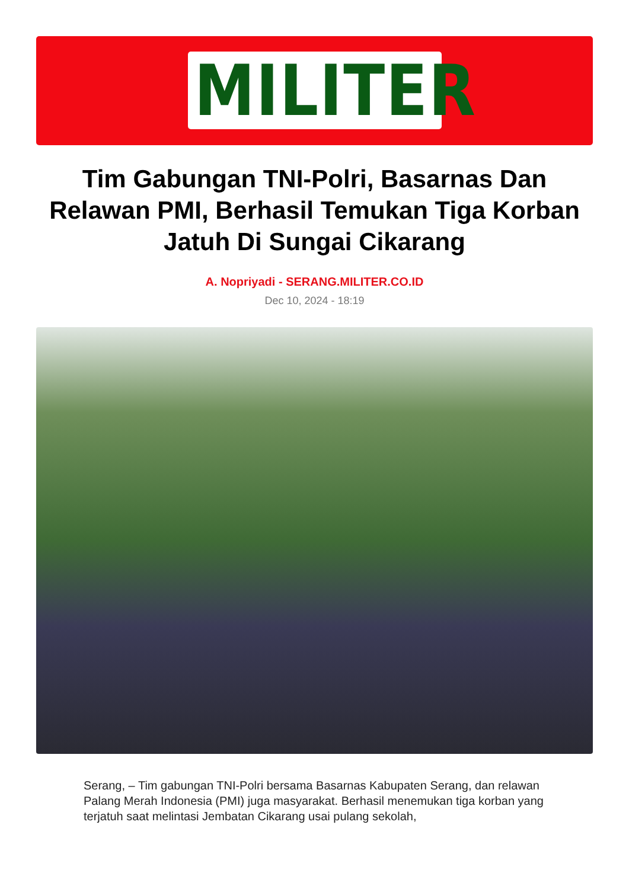MILITER
Tim Gabungan TNI-Polri, Basarnas Dan Relawan PMI, Berhasil Temukan Tiga Korban Jatuh Di Sungai Cikarang
A. Nopriyadi - SERANG.MILITER.CO.ID
Dec 10, 2024 - 18:19
Serang, – Tim gabungan TNI-Polri bersama Basarnas Kabupaten Serang, dan relawan Palang Merah Indonesia (PMI) juga masyarakat. Berhasil menemukan tiga korban yang terjatuh saat melintasi Jembatan Cikarang usai pulang sekolah,